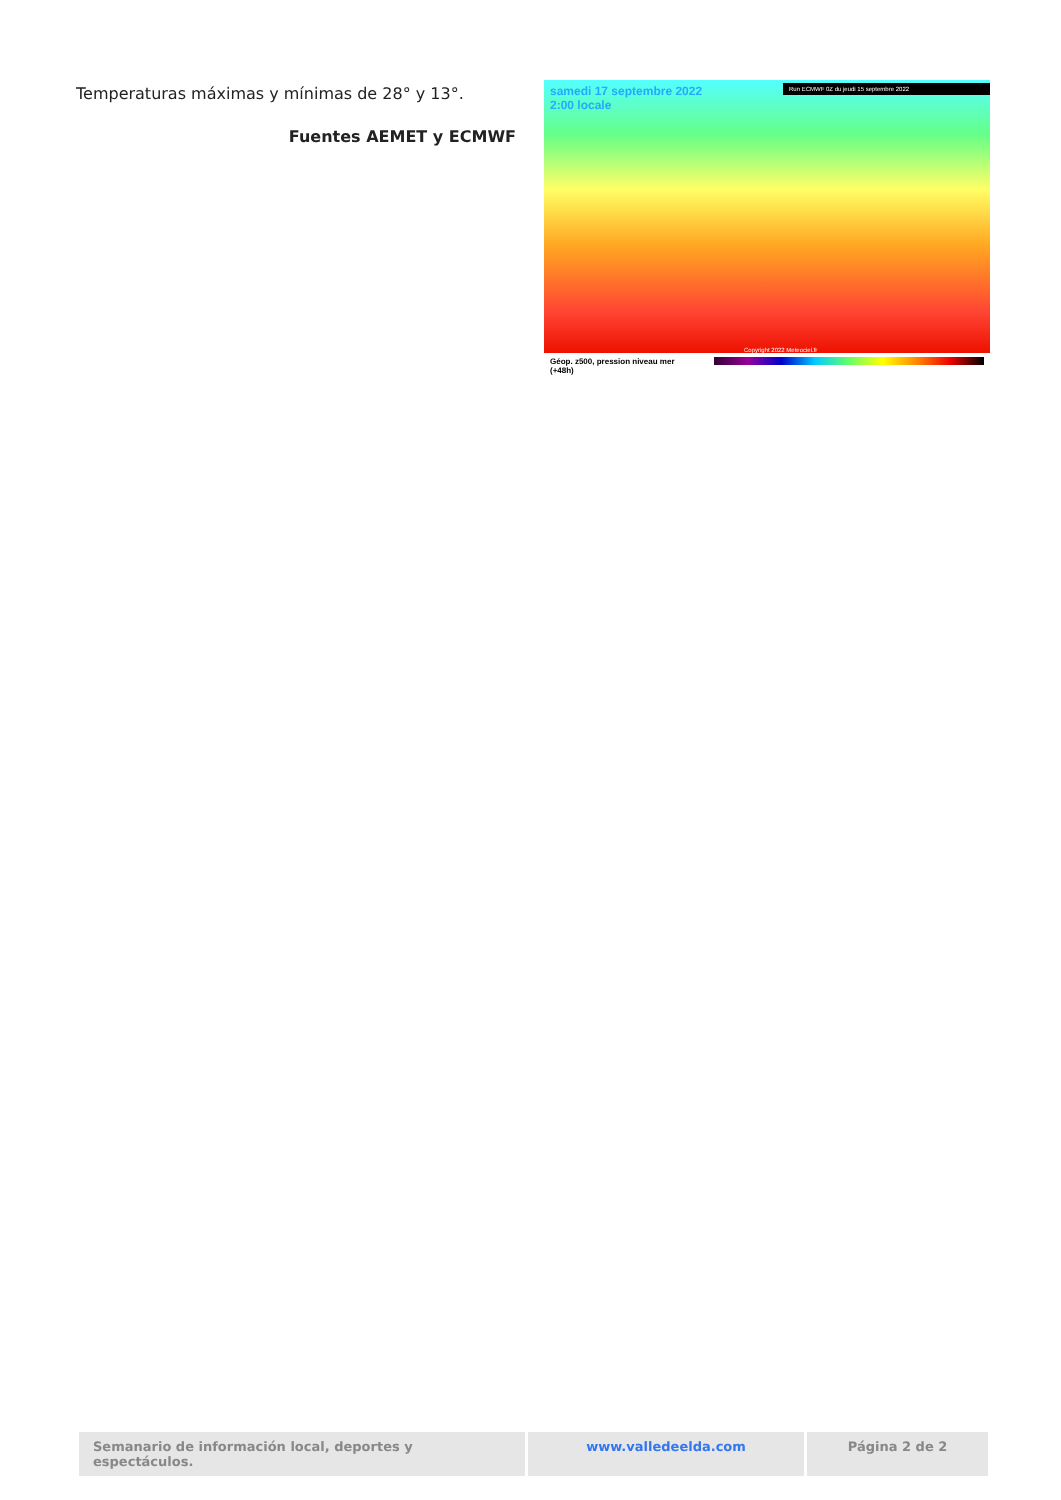Temperaturas máximas y mínimas de 28° y 13°.
Fuentes AEMET y ECMWF
samedi 17 septembre 2022
2:00 locale
Run ECMWF 0Z du jeudi 15 septembre 2022
Copyright 2022 Meteociel.fr
Géop. z500, pression niveau mer
(+48h)
Semanario de información local, deportes y espectáculos.
www.valledeelda.com Página 2 de 2